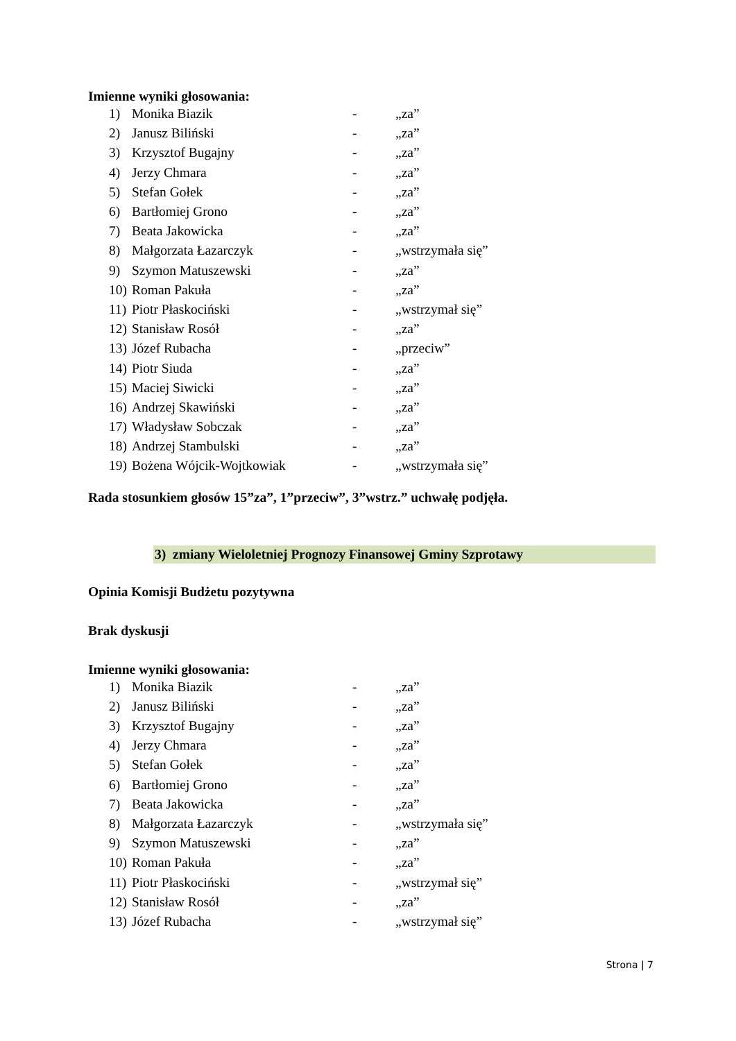Imienne wyniki głosowania:
| 1) | Monika Biazik | - | „za” |
| 2) | Janusz Biliński | - | „za” |
| 3) | Krzysztof Bugajny | - | „za” |
| 4) | Jerzy Chmara | - | „za” |
| 5) | Stefan Gołek | - | „za” |
| 6) | Bartłomiej Grono | - | „za” |
| 7) | Beata Jakowicka | - | „za” |
| 8) | Małgorzata Łazarczyk | - | „wstrzymała się” |
| 9) | Szymon Matuszewski | - | „za” |
| 10) | Roman Pakuła | - | „za” |
| 11) | Piotr Płaskociński | - | „wstrzymał się” |
| 12) | Stanisław Rosół | - | „za” |
| 13) | Józef Rubacha | - | „przeciw” |
| 14) | Piotr Siuda | - | „za” |
| 15) | Maciej Siwicki | - | „za” |
| 16) | Andrzej Skawiński | - | „za” |
| 17) | Władysław Sobczak | - | „za” |
| 18) | Andrzej Stambulski | - | „za” |
| 19) | Bożena Wójcik-Wojtkowiak | - | „wstrzymała się” |
Rada stosunkiem głosów 15”za”, 1”przeciw”, 3”wstrz.” uchwałę podjęła.
3) zmiany Wieloletniej Prognozy Finansowej Gminy Szprotawy
Opinia Komisji Budżetu pozytywna
Brak dyskusji
Imienne wyniki głosowania:
| 1) | Monika Biazik | - | „za” |
| 2) | Janusz Biliński | - | „za” |
| 3) | Krzysztof Bugajny | - | „za” |
| 4) | Jerzy Chmara | - | „za” |
| 5) | Stefan Gołek | - | „za” |
| 6) | Bartłomiej Grono | - | „za” |
| 7) | Beata Jakowicka | - | „za” |
| 8) | Małgorzata Łazarczyk | - | „wstrzymała się” |
| 9) | Szymon Matuszewski | - | „za” |
| 10) | Roman Pakuła | - | „za” |
| 11) | Piotr Płaskociński | - | „wstrzymał się” |
| 12) | Stanisław Rosół | - | „za” |
| 13) | Józef Rubacha | - | „wstrzymał się” |
Strona | 7